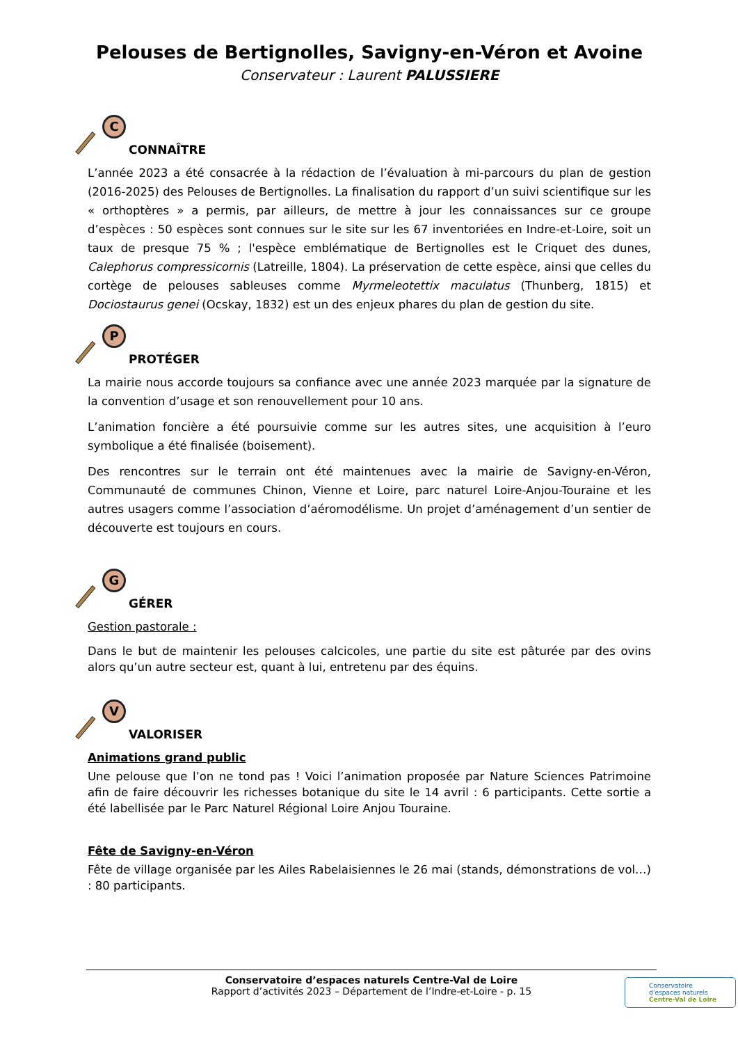Pelouses de Bertignolles, Savigny-en-Véron et Avoine
Conservateur : Laurent PALUSSIERE
C
CONNAÎTRE
L’année 2023 a été consacrée à la rédaction de l’évaluation à mi-parcours du plan de gestion (2016-2025) des Pelouses de Bertignolles. La finalisation du rapport d’un suivi scientifique sur les « orthoptères » a permis, par ailleurs, de mettre à jour les connaissances sur ce groupe d’espèces : 50 espèces sont connues sur le site sur les 67 inventoriées en Indre-et-Loire, soit un taux de presque 75 % ; l'espèce emblématique de Bertignolles est le Criquet des dunes, Calephorus compressicornis (Latreille, 1804). La préservation de cette espèce, ainsi que celles du cortège de pelouses sableuses comme Myrmeleotettix maculatus (Thunberg, 1815) et Dociostaurus genei (Ocskay, 1832) est un des enjeux phares du plan de gestion du site.
P
PROTÉGER
La mairie nous accorde toujours sa confiance avec une année 2023 marquée par la signature de la convention d’usage et son renouvellement pour 10 ans.
L’animation foncière a été poursuivie comme sur les autres sites, une acquisition à l’euro symbolique a été finalisée (boisement).
Des rencontres sur le terrain ont été maintenues avec la mairie de Savigny-en-Véron, Communauté de communes Chinon, Vienne et Loire, parc naturel Loire-Anjou-Touraine et les autres usagers comme l’association d’aéromodélisme. Un projet d’aménagement d’un sentier de découverte est toujours en cours.
G
GÉRER
Gestion pastorale :
Dans le but de maintenir les pelouses calcicoles, une partie du site est pâturée par des ovins alors qu’un autre secteur est, quant à lui, entretenu par des équins.
V
VALORISER
Animations grand public
Une pelouse que l’on ne tond pas ! Voici l’animation proposée par Nature Sciences Patrimoine afin de faire découvrir les richesses botanique du site le 14 avril : 6 participants. Cette sortie a été labellisée par le Parc Naturel Régional Loire Anjou Touraine.
Fête de Savigny-en-Véron
Fête de village organisée par les Ailes Rabelaisiennes le 26 mai (stands, démonstrations de vol…) : 80 participants.
Conservatoire d’espaces naturels Centre-Val de Loire
Rapport d’activités 2023 – Département de l’Indre-et-Loire - p. 15
Conservatoire
d’espaces naturels
Centre-Val de Loire